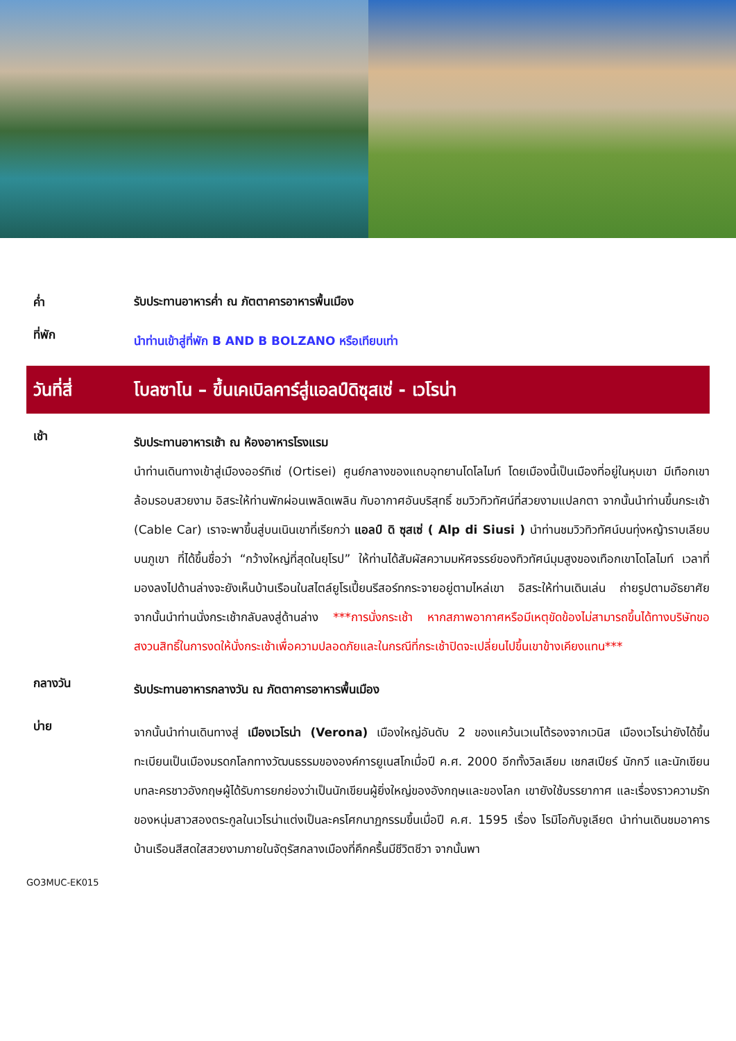ค่ำ
รับประทานอาหารค่ำ ณ ภัตตาคารอาหารพื้นเมือง
ที่พัก
นำท่านเข้าสู่ที่พัก B AND B BOLZANO หรือเทียบเท่า
วันที่สี่
โบลซาโน – ขึ้นเคเบิลคาร์สู่แอลป์ดิซุสเซ่ - เวโรน่า
เช้า
รับประทานอาหารเช้า ณ ห้องอาหารโรงแรม
นำท่านเดินทางเข้าสู่เมืองออร์ทิเซ่ (Ortisei) ศูนย์กลางของแถบอุทยานโดโลไมท์ โดยเมืองนี้เป็นเมืองที่อยู่ในหุบเขา มีเทือกเขาล้อมรอบสวยงาม อิสระให้ท่านพักผ่อนเพลิดเพลิน กับอากาศอันบริสุทธิ์ ชมวิวทิวทัศน์ที่สวยงามแปลกตา จากนั้นนำท่านขึ้นกระเช้า (Cable Car) เราจะพาขึ้นสู่บนเนินเขาที่เรียกว่า แอลป์ ดิ ซุสเซ่ ( Alp di Siusi ) นำท่านชมวิวทิวทัศน์บนทุ่งหญ้าราบเลียบบนภูเขา ที่ได้ขึ้นชื่อว่า “กว้างใหญ่ที่สุดในยุโรป” ให้ท่านได้สัมผัสความมหัศจรรย์ของทิวทัศน์มุมสูงของเทือกเขาโดโลไมท์ เวลาที่มองลงไปด้านล่างจะยังเห็นบ้านเรือนในสไตล์ยูโรเปี้ยนรีสอร์ทกระจายอยู่ตามไหล่เขา อิสระให้ท่านเดินเล่น ถ่ายรูปตามอัธยาศัย จากนั้นนำท่านนั่งกระเช้ากลับลงสู่ด้านล่าง ***การนั่งกระเช้า หากสภาพอากาศหรือมีเหตุขัดข้องไม่สามารถขึ้นได้ทางบริษัทขอสงวนสิทธิ์ในการงดให้นั่งกระเช้าเพื่อความปลอดภัยและในกรณีที่กระเช้าปิดจะเปลี่ยนไปขึ้นเขาข้างเคียงแทน***
กลางวัน
รับประทานอาหารกลางวัน ณ ภัตตาคารอาหารพื้นเมือง
บ่าย
จากนั้นนำท่านเดินทางสู่ เมืองเวโรน่า (Verona) เมืองใหญ่อันดับ 2 ของแคว้นเวเนโต้รองจากเวนิส เมืองเวโรน่ายังได้ขึ้นทะเบียนเป็นเมืองมรดกโลกทางวัฒนธรรมขององค์การยูเนสโกเมื่อปี ค.ศ. 2000 อีกทั้งวิลเลียม เชกสเปียร์ นักกวี และนักเขียนบทละครชาวอังกฤษผู้ได้รับการยกย่องว่าเป็นนักเขียนผู้ยิ่งใหญ่ของอังกฤษและของโลก เขายังใช้บรรยากาศ และเรื่องราวความรักของหนุ่มสาวสองตระกูลในเวโรน่าแต่งเป็นละครโศกนาฏกรรมขึ้นเมื่อปี ค.ศ. 1595 เรื่อง โรมิโอกับจูเลียต นำท่านเดินชมอาคารบ้านเรือนสีสดใสสวยงามภายในจัตุรัสกลางเมืองที่คึกครื้นมีชีวิตชีวา จากนั้นพา
GO3MUC-EK015